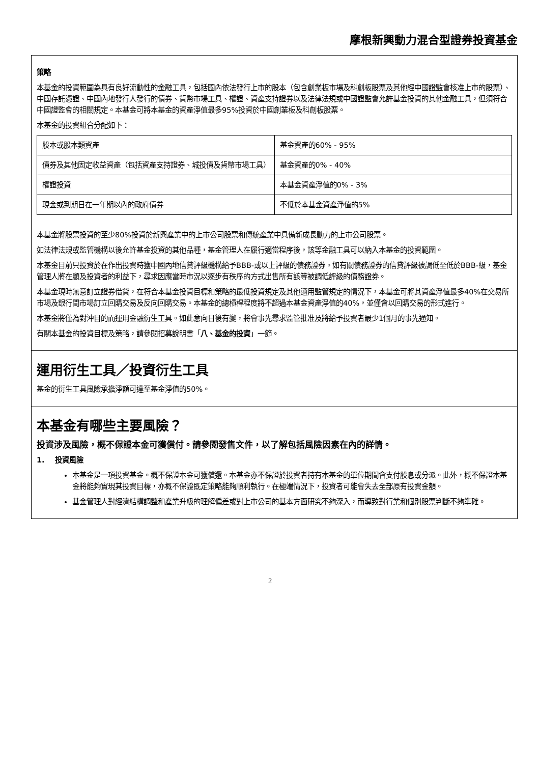摩根新興動力混合型證券投資基金
策略
本基金的投資範圍為具有良好流動性的金融工具，包括國內依法發行上市的股本（包含創業板市場及科創板股票及其他經中國證監會核准上市的股票）、中國存託憑證、中國內地發行人發行的債券、貨幣市場工具、權證、資產支持證券以及法律法規或中國證監會允許基金投資的其他金融工具，但須符合中國證監會的相關規定。本基金可將本基金的資產淨值最多95%投資於中國創業板及科創板股票。
本基金的投資組合分配如下：
| 股本或股本類資產 | 基金資產的60% - 95% |
| 債券及其他固定收益資產（包括資產支持證券、城投債及貨幣市場工具） | 基金資產的0% - 40% |
| 權證投資 | 本基金資產淨值的0% - 3% |
| 現金或到期日在一年期以內的政府債券 | 不低於本基金資產淨值的5% |
本基金將股票投資的至少80%投資於新興產業中的上市公司股票和傳統產業中具備新成長動力的上市公司股票。
如法律法規或監管機構以後允許基金投資的其他品種，基金管理人在履行適當程序後，該等金融工具可以納入本基金的投資範圍。
本基金目前只投資於在作出投資時獲中國內地信貸評級機構給予BBB-或以上評級的債務證券。如有關債務證券的信貸評級被調低至低於BBB-級，基金管理人將在顧及投資者的利益下，尋求因應當時市況以逐步有秩序的方式出售所有該等被調低評級的債務證券。
本基金現時無意訂立證券借貸，在符合本基金投資目標和策略的最低投資規定及其他適用監管規定的情況下，本基金可將其資產淨值最多40%在交易所市場及銀行間市場訂立回購交易及反向回購交易。本基金的總槓桿程度將不超過本基金資產淨值的40%，並僅會以回購交易的形式進行。
本基金將僅為對沖目的而運用金融衍生工具。如此意向日後有變，將會事先尋求監管批准及將給予投資者最少1個月的事先通知。
有關本基金的投資目標及策略，請參閱招募說明書「八、基金的投資」一節。
運用衍生工具／投資衍生工具
基金的衍生工具風險承擔淨額可達至基金淨值的50%。
本基金有哪些主要風險？
投資涉及風險，概不保證本金可獲償付。請參閱發售文件，以了解包括風險因素在內的詳情。
1. 投資風險
本基金是一項投資基金。概不保證本金可獲償還。本基金亦不保證於投資者持有本基金的單位期間會支付股息或分派。此外，概不保證本基金將能夠實現其投資目標，亦概不保證既定策略能夠順利執行。在極端情況下，投資者可能會失去全部原有投資金額。
基金管理人對經濟結構調整和產業升級的理解偏差或對上市公司的基本方面研究不夠深入，而導致對行業和個別股票判斷不夠準確。
2